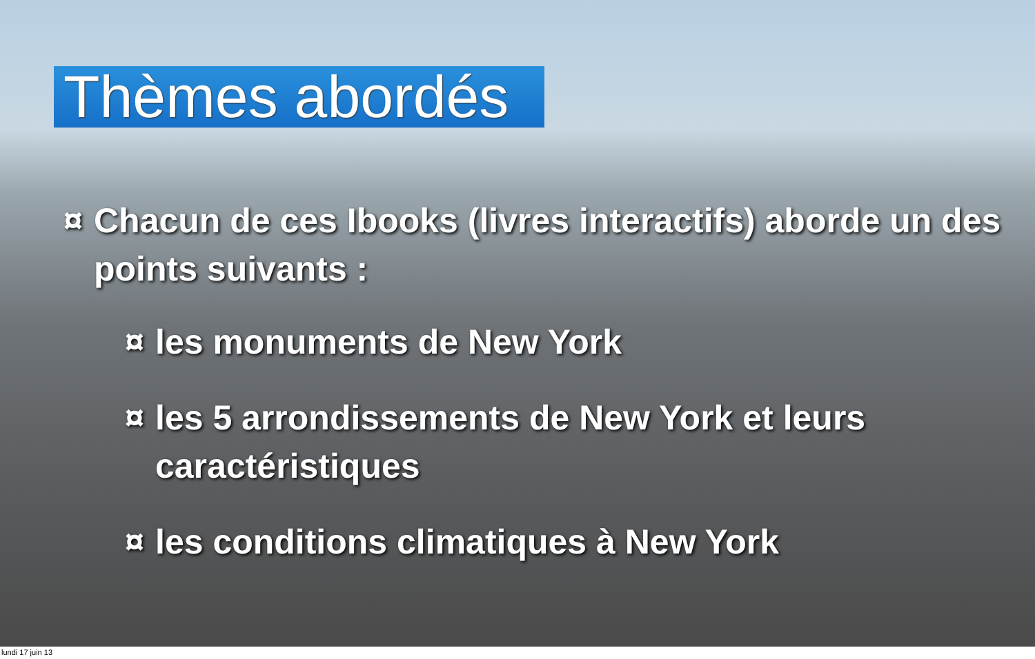Thèmes abordés
¤ Chacun de ces Ibooks (livres interactifs) aborde un des points suivants :
¤ les monuments de New York
¤ les 5 arrondissements de New York et leurs caractéristiques
¤ les conditions climatiques à New York
lundi 17 juin 13